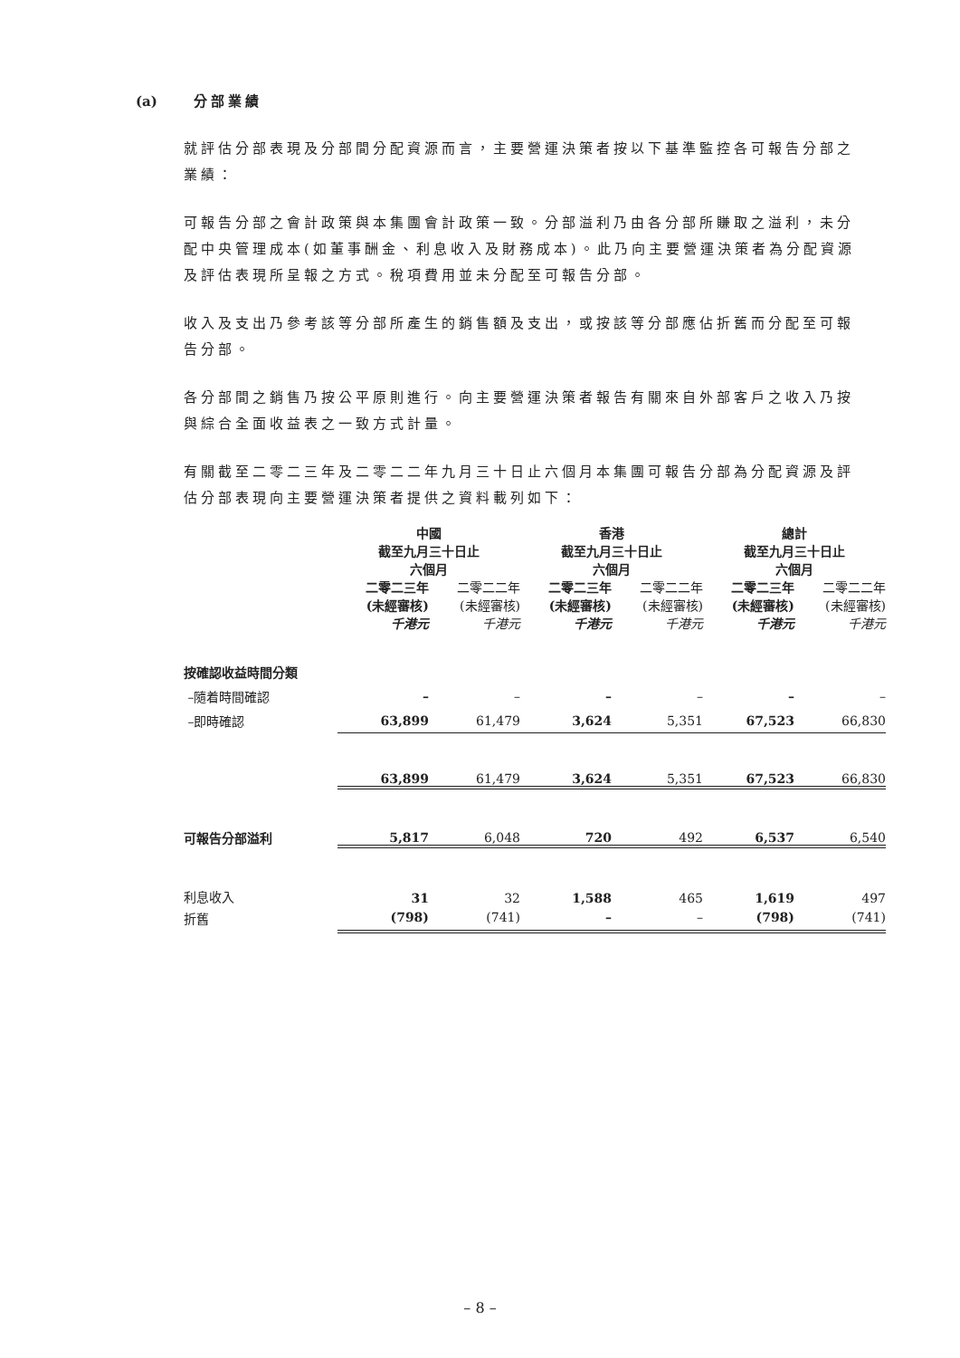(a) 分部業績
就評估分部表現及分部間分配資源而言，主要營運決策者按以下基準監控各可報告分部之業績：
可報告分部之會計政策與本集團會計政策一致。分部溢利乃由各分部所賺取之溢利，未分配中央管理成本(如董事酬金、利息收入及財務成本)。此乃向主要營運決策者為分配資源及評估表現所呈報之方式。稅項費用並未分配至可報告分部。
收入及支出乃參考該等分部所產生的銷售額及支出，或按該等分部應佔折舊而分配至可報告分部。
各分部間之銷售乃按公平原則進行。向主要營運決策者報告有關來自外部客戶之收入乃按與綜合全面收益表之一致方式計量。
有關截至二零二三年及二零二二年九月三十日止六個月本集團可報告分部為分配資源及評估分部表現向主要營運決策者提供之資料載列如下：
| | 中國 截至九月三十日止 六個月 | | 香港 截至九月三十日止 六個月 | | 總計 截至九月三十日止 六個月 | |
| | 二零二三年 (未經審核) 千港元 | 二零二二年 (未經審核) 千港元 | 二零二三年 (未經審核) 千港元 | 二零二二年 (未經審核) 千港元 | 二零二三年 (未經審核) 千港元 | 二零二二年 (未經審核) 千港元 |
| 按確認收益時間分類 | | | | | | |
| –隨着時間確認 | – | – | – | – | – | – |
| –即時確認 | 63,899 | 61,479 | 3,624 | 5,351 | 67,523 | 66,830 |
| | 63,899 | 61,479 | 3,624 | 5,351 | 67,523 | 66,830 |
| 可報告分部溢利 | 5,817 | 6,048 | 720 | 492 | 6,537 | 6,540 |
| 利息收入 | 31 | 32 | 1,588 | 465 | 1,619 | 497 |
| 折舊 | (798) | (741) | – | – | (798) | (741) |
– 8 –